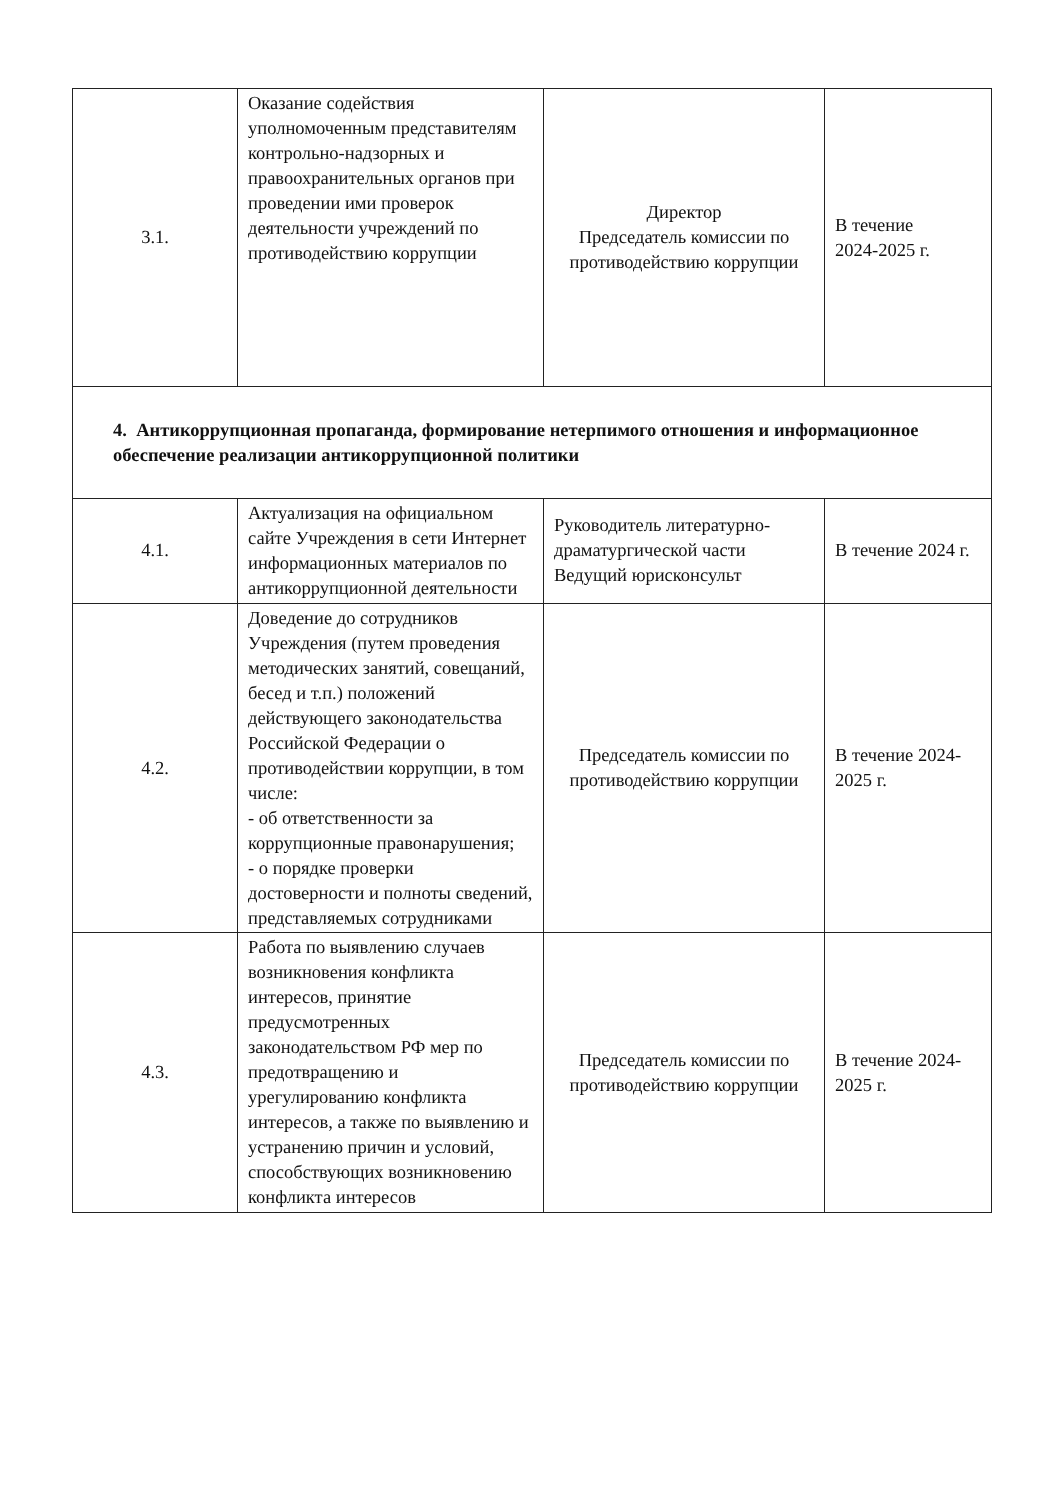| 3.1. | Оказание содействия уполномоченным представителям контрольно-надзорных и правоохранительных органов при проведении ими проверок деятельности учреждений по противодействию коррупции | Директор Председатель комиссии по противодействию коррупции | В течение 2024-2025 г. |
| 4. Антикоррупционная пропаганда, формирование нетерпимого отношения и информационное обеспечение реализации антикоррупционной политики | | | |
| 4.1. | Актуализация на официальном сайте Учреждения в сети Интернет информационных материалов по антикоррупционной деятельности | Руководитель литературно-драматургической части Ведущий юрисконсульт | В течение 2024 г. |
| 4.2. | Доведение до сотрудников Учреждения (путем проведения методических занятий, совещаний, бесед и т.п.) положений действующего законодательства Российской Федерации о противодействии коррупции, в том числе: - об ответственности за коррупционные правонарушения; - о порядке проверки достоверности и полноты сведений, представляемых сотрудниками | Председатель комиссии по противодействию коррупции | В течение 2024-2025 г. |
| 4.3. | Работа по выявлению случаев возникновения конфликта интересов, принятие предусмотренных законодательством РФ мер по предотвращению и урегулированию конфликта интересов, а также по выявлению и устранению причин и условий, способствующих возникновению конфликта интересов | Председатель комиссии по противодействию коррупции | В течение 2024-2025 г. |